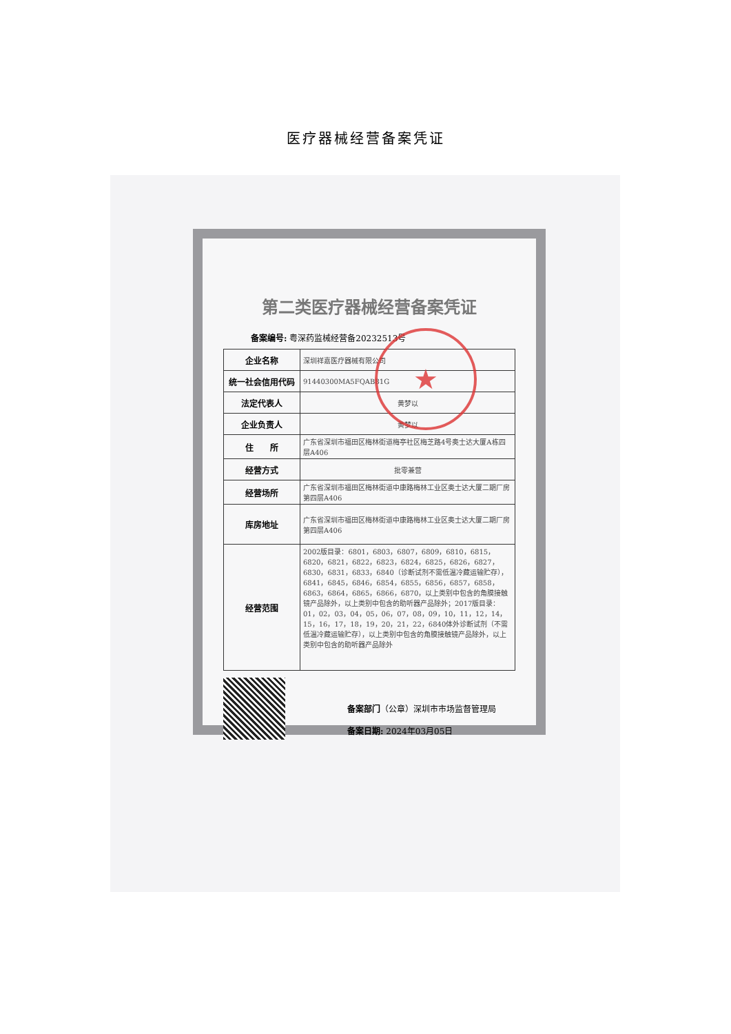医疗器械经营备案凭证
第二类医疗器械经营备案凭证
备案编号: 粤深药监械经营备20232513号
| 企业名称 | 深圳祥嘉医疗器械有限公司 |
| 统一社会信用代码 | 91440300MA5FQAB81G |
| 法定代表人 | 黄梦以 |
| 企业负责人 | 黄梦以 |
| 住 所 | 广东省深圳市福田区梅林街道梅亭社区梅芝路4号奥士达大厦A栋四层A406 |
| 经营方式 | 批零兼营 |
| 经营场所 | 广东省深圳市福田区梅林街道中康路梅林工业区奥士达大厦二期厂房第四层A406 |
| 库房地址 | 广东省深圳市福田区梅林街道中康路梅林工业区奥士达大厦二期厂房第四层A406 |
| 经营范围 | 2002版目录：6801，6803，6807，6809，6810，6815，6820，6821，6822，6823，6824，6825，6826，6827，6830，6831，6833，6840（诊断试剂不需低温冷藏运输贮存），6841，6845，6846，6854，6855，6856，6857，6858，6863，6864，6865，6866，6870，以上类别中包含的角膜接触镜产品除外，以上类别中包含的助听器产品除外；2017版目录：01，02，03，04，05，06，07，08，09，10，11，12，14，15，16，17，18，19，20，21，22，6840体外诊断试剂（不需低温冷藏运输贮存），以上类别中包含的角膜接触镜产品除外，以上类别中包含的助听器产品除外 |
备案部门（公章）深圳市市场监督管理局
备案日期: 2024年03月05日
★